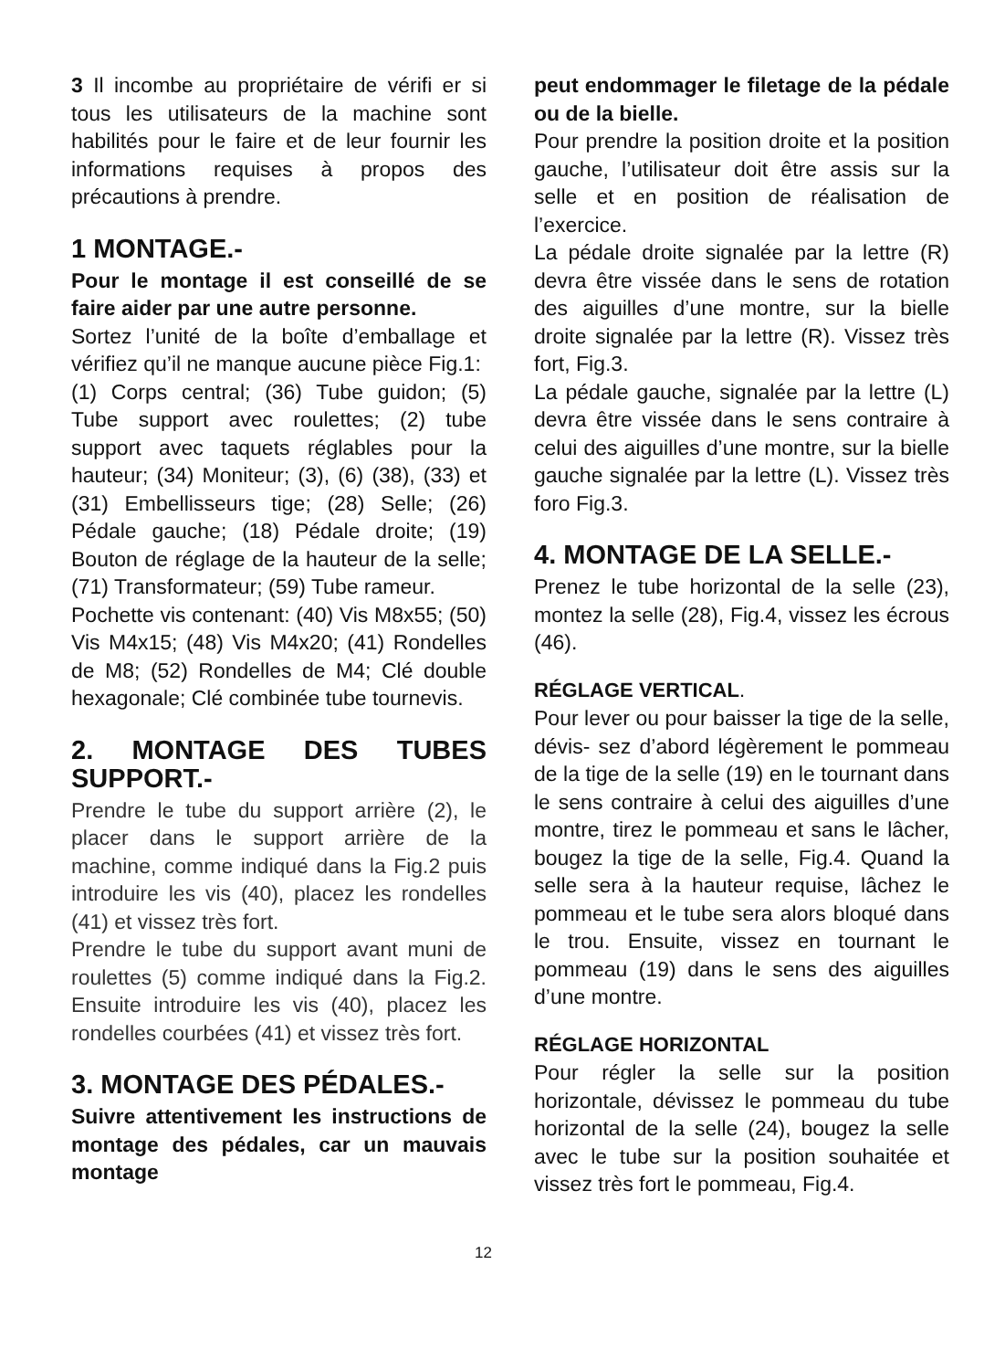3 Il incombe au propriétaire de vérifi er si tous les utilisateurs de la machine sont habilités pour le faire et de leur fournir les informations requises à propos des précautions à prendre.
1 MONTAGE.-
Pour le montage il est conseillé de se faire aider par une autre personne.
Sortez l’unité de la boîte d’emballage et vérifiez qu’il ne manque aucune pièce Fig.1:
(1) Corps central; (36) Tube guidon; (5) Tube support avec roulettes; (2) tube support avec taquets réglables pour la hauteur; (34) Moniteur; (3), (6) (38), (33) et (31) Embellisseurs tige; (28) Selle; (26) Pédale gauche; (18) Pédale droite; (19) Bouton de réglage de la hauteur de la selle; (71) Transformateur; (59) Tube rameur.
Pochette vis contenant: (40) Vis M8x55; (50) Vis M4x15; (48) Vis M4x20; (41) Rondelles de M8; (52) Rondelles de M4; Clé double hexagonale; Clé combinée tube tournevis.
2. MONTAGE DES TUBES SUPPORT.-
Prendre le tube du support arrière (2), le placer dans le support arrière de la machine, comme indiqué dans la Fig.2 puis introduire les vis (40), placez les rondelles (41) et vissez très fort.
Prendre le tube du support avant muni de roulettes (5) comme indiqué dans la Fig.2. Ensuite introduire les vis (40), placez les rondelles courbées (41) et vissez très fort.
3. MONTAGE DES PÉDALES.-
Suivre attentivement les instructions de montage des pédales, car un mauvais montage
peut endommager le filetage de la pédale ou de la bielle.
Pour prendre la position droite et la position gauche, l’utilisateur doit être assis sur la selle et en position de réalisation de l’exercice.
La pédale droite signalée par la lettre (R) devra être vissée dans le sens de rotation des aiguilles d’une montre, sur la bielle droite signalée par la lettre (R). Vissez très fort, Fig.3.
La pédale gauche, signalée par la lettre (L) devra être vissée dans le sens contraire à celui des aiguilles d’une montre, sur la bielle gauche signalée par la lettre (L). Vissez très foro Fig.3.
4. MONTAGE DE LA SELLE.-
Prenez le tube horizontal de la selle (23), montez la selle (28), Fig.4, vissez les écrous (46).
RÉGLAGE VERTICAL.
Pour lever ou pour baisser la tige de la selle, dévis- sez d’abord légèrement le pommeau de la tige de la selle (19) en le tournant dans le sens contraire à celui des aiguilles d’une montre, tirez le pommeau et sans le lâcher, bougez la tige de la selle, Fig.4. Quand la selle sera à la hauteur requise, lâchez le pommeau et le tube sera alors bloqué dans le trou. Ensuite, vissez en tournant le pommeau (19) dans le sens des aiguilles d’une montre.
RÉGLAGE HORIZONTAL
Pour régler la selle sur la position horizontale, dévissez le pommeau du tube horizontal de la selle (24), bougez la selle avec le tube sur la position souhaitée et vissez très fort le pommeau, Fig.4.
12